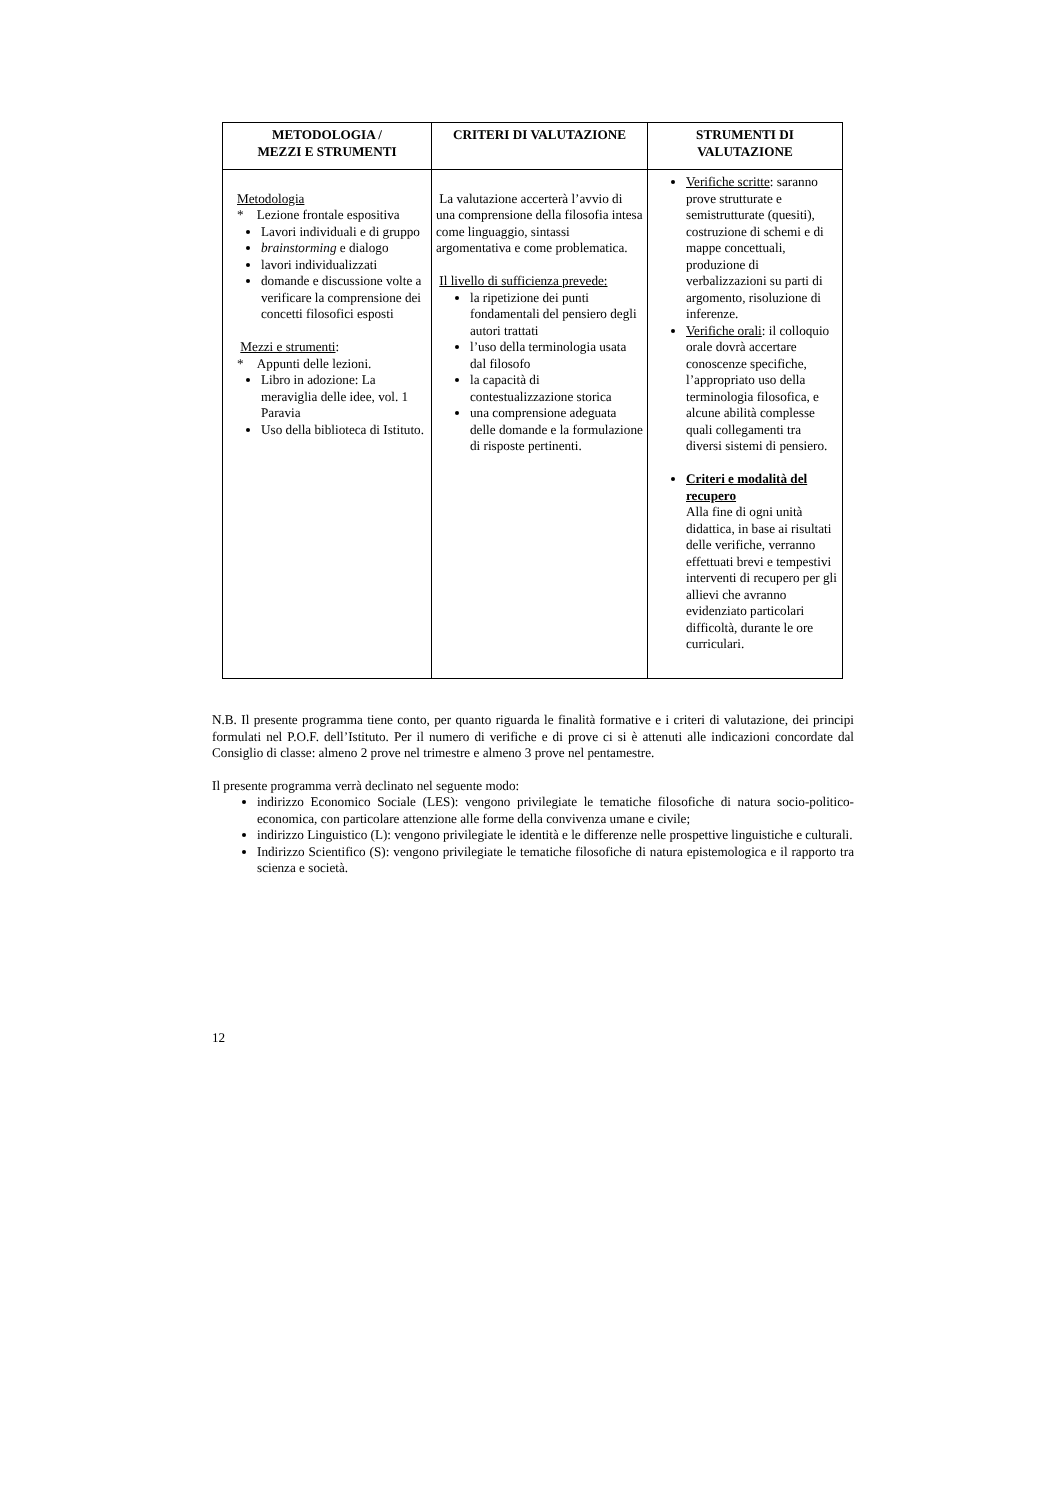| METODOLOGIA / MEZZI E STRUMENTI | CRITERI DI VALUTAZIONE | STRUMENTI DI VALUTAZIONE |
| --- | --- | --- |
| Metodologia * Lezione frontale espositiva Lavori individuali e di gruppo brainstorming e dialogo lavori individualizzati domande e discussione volte a verificare la comprensione dei concetti filosofici esposti Mezzi e strumenti : * Appunti delle lezioni. Libro in adozione: La meraviglia delle idee, vol. 1 Paravia Uso della biblioteca di Istituto. | La valutazione accerterà l’avvio di una comprensione della filosofia intesa come linguaggio, sintassi argomentativa e come problematica. Il livello di sufficienza prevede: la ripetizione dei punti fondamentali del pensiero degli autori trattati l’uso della terminologia usata dal filosofo la capacità di contestualizzazione storica una comprensione adeguata delle domande e la formulazione di risposte pertinenti. | Verifiche scritte : saranno prove strutturate e semistrutturate (quesiti), costruzione di schemi e di mappe concettuali, produzione di verbalizzazioni su parti di argomento, risoluzione di inferenze. Verifiche orali : il colloquio orale dovrà accertare conoscenze specifiche, l’appropriato uso della terminologia filosofica, e alcune abilità complesse quali collegamenti tra diversi sistemi di pensiero. Criteri e modalità del recupero Alla fine di ogni unità didattica, in base ai risultati delle verifiche, verranno effettuati brevi e tempestivi interventi di recupero per gli allievi che avranno evidenziato particolari difficoltà, durante le ore curriculari. |
N.B. Il presente programma tiene conto, per quanto riguarda le finalità formative e i criteri di valutazione, dei principi formulati nel P.O.F. dell’Istituto. Per il numero di verifiche e di prove ci si è attenuti alle indicazioni concordate dal Consiglio di classe: almeno 2 prove nel trimestre e almeno 3 prove nel pentamestre.
Il presente programma verrà declinato nel seguente modo:
indirizzo Economico Sociale (LES): vengono privilegiate le tematiche filosofiche di natura socio-politico-economica, con particolare attenzione alle forme della convivenza umane e civile;
indirizzo Linguistico (L): vengono privilegiate le identità e le differenze nelle prospettive linguistiche e culturali.
Indirizzo Scientifico (S): vengono privilegiate le tematiche filosofiche di natura epistemologica e il rapporto tra scienza e società.
12